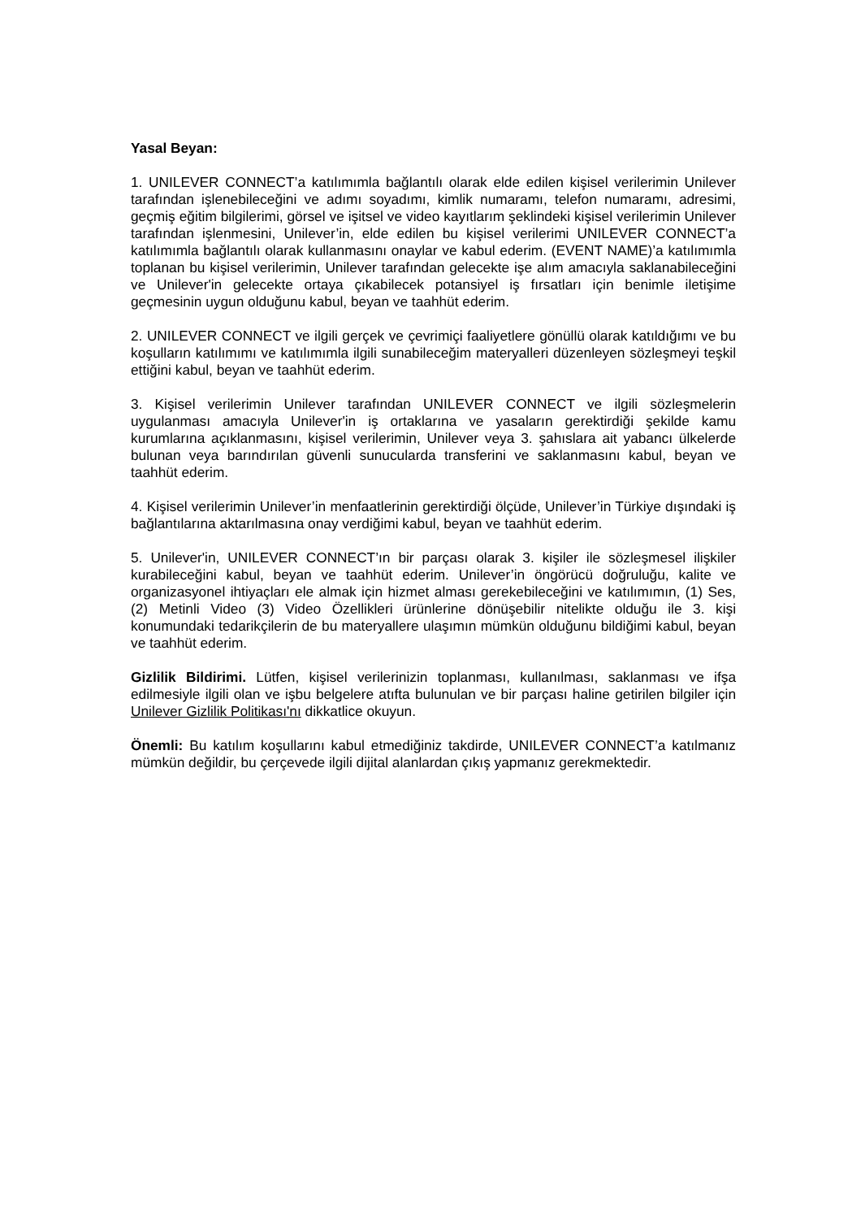Yasal Beyan:
1. UNILEVER CONNECT’a katılımımla bağlantılı olarak elde edilen kişisel verilerimin Unilever tarafından işlenebileceğini ve adımı soyadımı, kimlik numaramı, telefon numaramı, adresimi, geçmiş eğitim bilgilerimi, görsel ve işitsel ve video kayıtlarım şeklindeki kişisel verilerimin Unilever tarafından işlenmesini, Unilever’in, elde edilen bu kişisel verilerimi UNILEVER CONNECT’a katılımımla bağlantılı olarak kullanmasını onaylar ve kabul ederim. (EVENT NAME)’a katılımımla toplanan bu kişisel verilerimin, Unilever tarafından gelecekte işe alım amacıyla saklanabileceğini ve Unilever'in gelecekte ortaya çıkabilecek potansiyel iş fırsatları için benimle iletişime geçmesinin uygun olduğunu kabul, beyan ve taahhüt ederim.
2. UNILEVER CONNECT ve ilgili gerçek ve çevrimiçi faaliyetlere gönüllü olarak katıldığımı ve bu koşulların katılımımı ve katılımımla ilgili sunabileceğim materyalleri düzenleyen sözleşmeyi teşkil ettiğini kabul, beyan ve taahhüt ederim.
3. Kişisel verilerimin Unilever tarafından UNILEVER CONNECT ve ilgili sözleşmelerin uygulanması amacıyla Unilever'in iş ortaklarına ve yasaların gerektirdiği şekilde kamu kurumlarına açıklanmasını, kişisel verilerimin, Unilever veya 3. şahıslara ait yabancı ülkelerde bulunan veya barındırılan güvenli sunucularda transferini ve saklanmasını kabul, beyan ve taahhüt ederim.
4. Kişisel verilerimin Unilever’in menfaatlerinin gerektirdiği ölçüde, Unilever’in Türkiye dışındaki iş bağlantılarına aktarılmasına onay verdiğimi kabul, beyan ve taahhüt ederim.
5. Unilever'in, UNILEVER CONNECT’ın bir parçası olarak 3. kişiler ile sözleşmesel ilişkiler kurabileceğini kabul, beyan ve taahhüt ederim. Unilever’in öngörücü doğruluğu, kalite ve organizasyonel ihtiyaçları ele almak için hizmet alması gerekebileceğini ve katılımımın, (1) Ses, (2) Metinli Video (3) Video Özellikleri ürünlerine dönüşebilir nitelikte olduğu ile 3. kişi konumundaki tedarikçilerin de bu materyallere ulaşımın mümkün olduğunu bildiğimi kabul, beyan ve taahhüt ederim.
Gizlilik Bildirimi. Lütfen, kişisel verilerinizin toplanması, kullanılması, saklanması ve ifşa edilmesiyle ilgili olan ve işbu belgelere atıfta bulunulan ve bir parçası haline getirilen bilgiler için Unilever Gizlilik Politikası'nı dikkatlice okuyun.
Önemli: Bu katılım koşullarını kabul etmediğiniz takdirde, UNILEVER CONNECT’a katılmanız mümkün değildir, bu çerçevede ilgili dijital alanlardan çıkış yapmanız gerekmektedir.